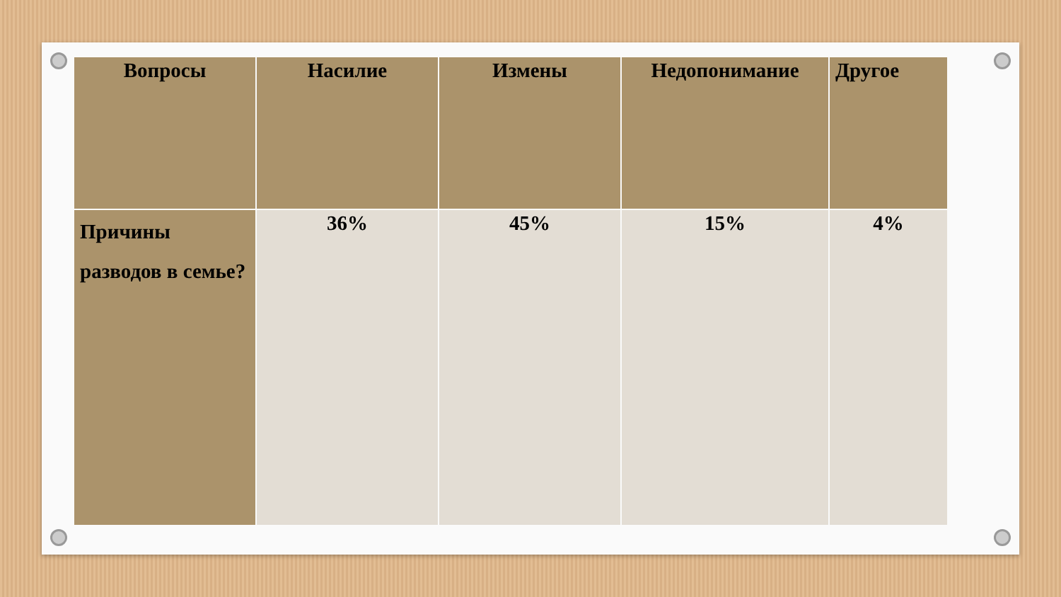| Вопросы | Насилие | Измены | Недопонимание | Другое |
| --- | --- | --- | --- | --- |
| Причины разводов в семье? | 36% | 45% | 15% | 4% |